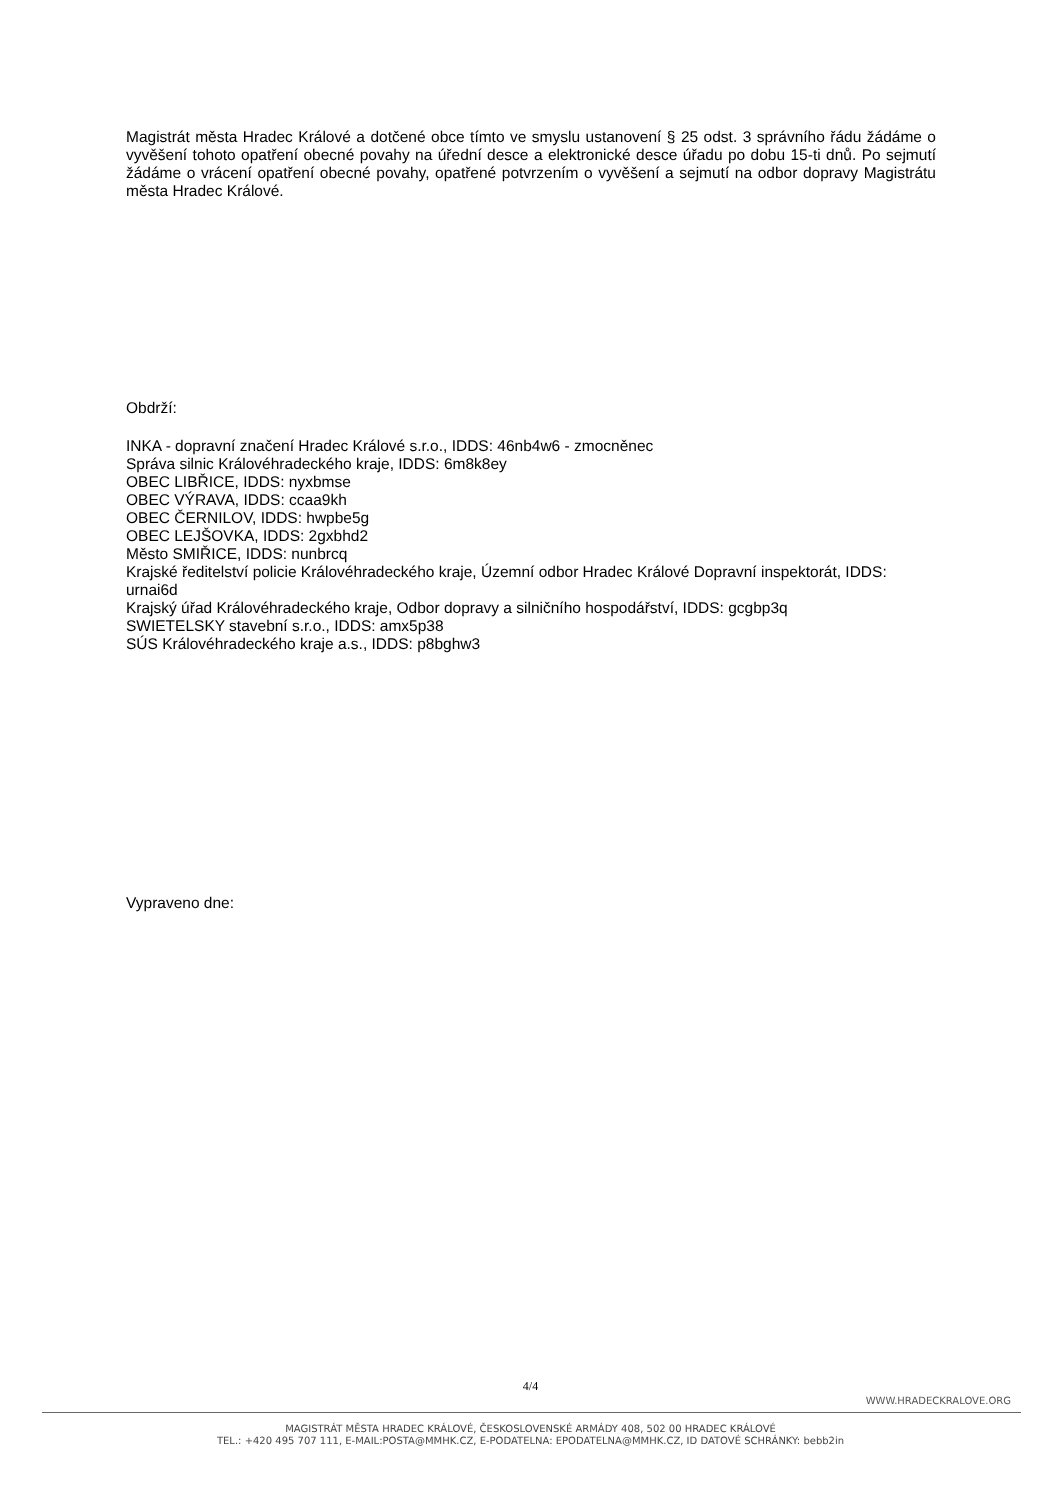Magistrát města Hradec Králové a dotčené obce tímto ve smyslu ustanovení § 25 odst. 3 správního řádu žádáme o vyvěšení tohoto opatření obecné povahy na úřední desce a elektronické desce úřadu po dobu 15-ti dnů. Po sejmutí žádáme o vrácení opatření obecné povahy, opatřené potvrzením o vyvěšení a sejmutí na odbor dopravy Magistrátu města Hradec Králové.
Obdrží:
INKA - dopravní značení Hradec Králové s.r.o., IDDS: 46nb4w6 - zmocněnec
Správa silnic Královéhradeckého kraje, IDDS: 6m8k8ey
OBEC LIBŘICE, IDDS: nyxbmse
OBEC VÝRAVA, IDDS: ccaa9kh
OBEC ČERNILOV, IDDS: hwpbe5g
OBEC LEJŠOVKA, IDDS: 2gxbhd2
Město SMIŘICE, IDDS: nunbrcq
Krajské ředitelství policie Královéhradeckého kraje, Územní odbor Hradec Králové Dopravní inspektorát, IDDS: urnai6d
Krajský úřad Královéhradeckého kraje, Odbor dopravy a silničního hospodářství, IDDS: gcgbp3q
SWIETELSKY stavební s.r.o., IDDS: amx5p38
SÚS Královéhradeckého kraje a.s., IDDS: p8bghw3
Vypraveno dne:
4/4
WWW.HRADECKRALOVE.ORG
MAGISTRÁT MĚSTA HRADEC KRÁLOVÉ, ČESKOSLOVENSKÉ ARMÁDY 408, 502 00 HRADEC KRÁLOVÉ
TEL.: +420 495 707 111, E-MAIL:POSTA@MMHK.CZ, E-PODATELNA: EPODATELNA@MMHK.CZ, ID DATOVÉ SCHRÁNKY: bebb2in